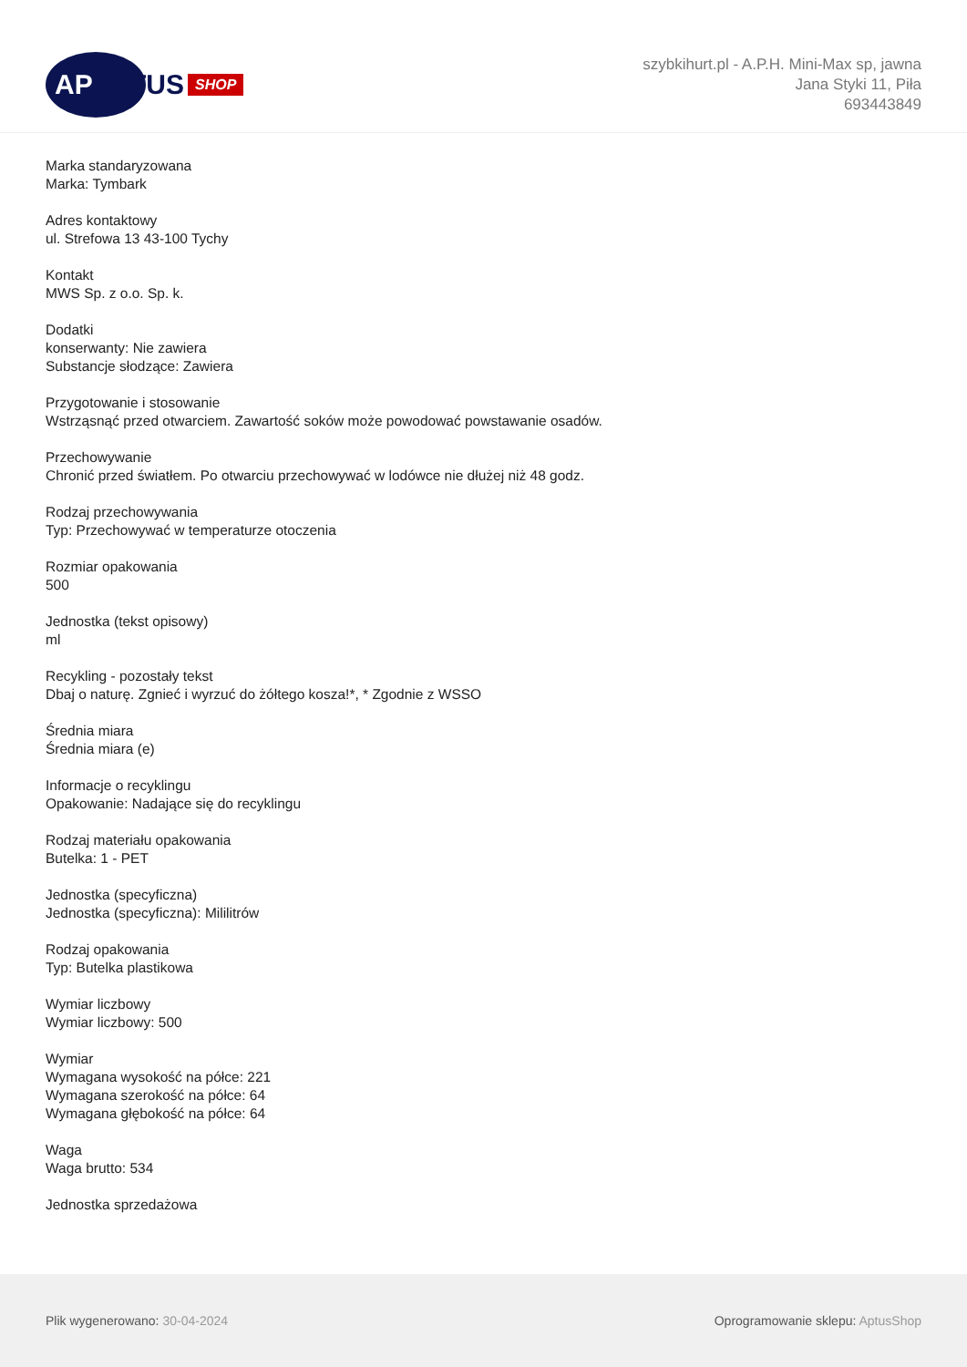AP
TUS SHOP
szybkihurt.pl - A.P.H. Mini-Max sp, jawna
Jana Styki 11, Piła
693443849
Marka standaryzowana
Marka: Tymbark
Adres kontaktowy
ul. Strefowa 13 43-100 Tychy
Kontakt
MWS Sp. z o.o. Sp. k.
Dodatki
konserwanty: Nie zawiera
Substancje słodzące: Zawiera
Przygotowanie i stosowanie
Wstrząsnąć przed otwarciem. Zawartość soków może powodować powstawanie osadów.
Przechowywanie
Chronić przed światłem. Po otwarciu przechowywać w lodówce nie dłużej niż 48 godz.
Rodzaj przechowywania
Typ: Przechowywać w temperaturze otoczenia
Rozmiar opakowania
500
Jednostka (tekst opisowy)
ml
Recykling - pozostały tekst
Dbaj o naturę. Zgnieć i wyrzuć do żółtego kosza!*, * Zgodnie z WSSO
Średnia miara
Średnia miara (e)
Informacje o recyklingu
Opakowanie: Nadające się do recyklingu
Rodzaj materiału opakowania
Butelka: 1 - PET
Jednostka (specyficzna)
Jednostka (specyficzna): Mililitrów
Rodzaj opakowania
Typ: Butelka plastikowa
Wymiar liczbowy
Wymiar liczbowy: 500
Wymiar
Wymagana wysokość na półce: 221
Wymagana szerokość na półce: 64
Wymagana głębokość na półce: 64
Waga
Waga brutto: 534
Jednostka sprzedażowa
Plik wygenerowano: 30-04-2024 Oprogramowanie sklepu: AptusShop